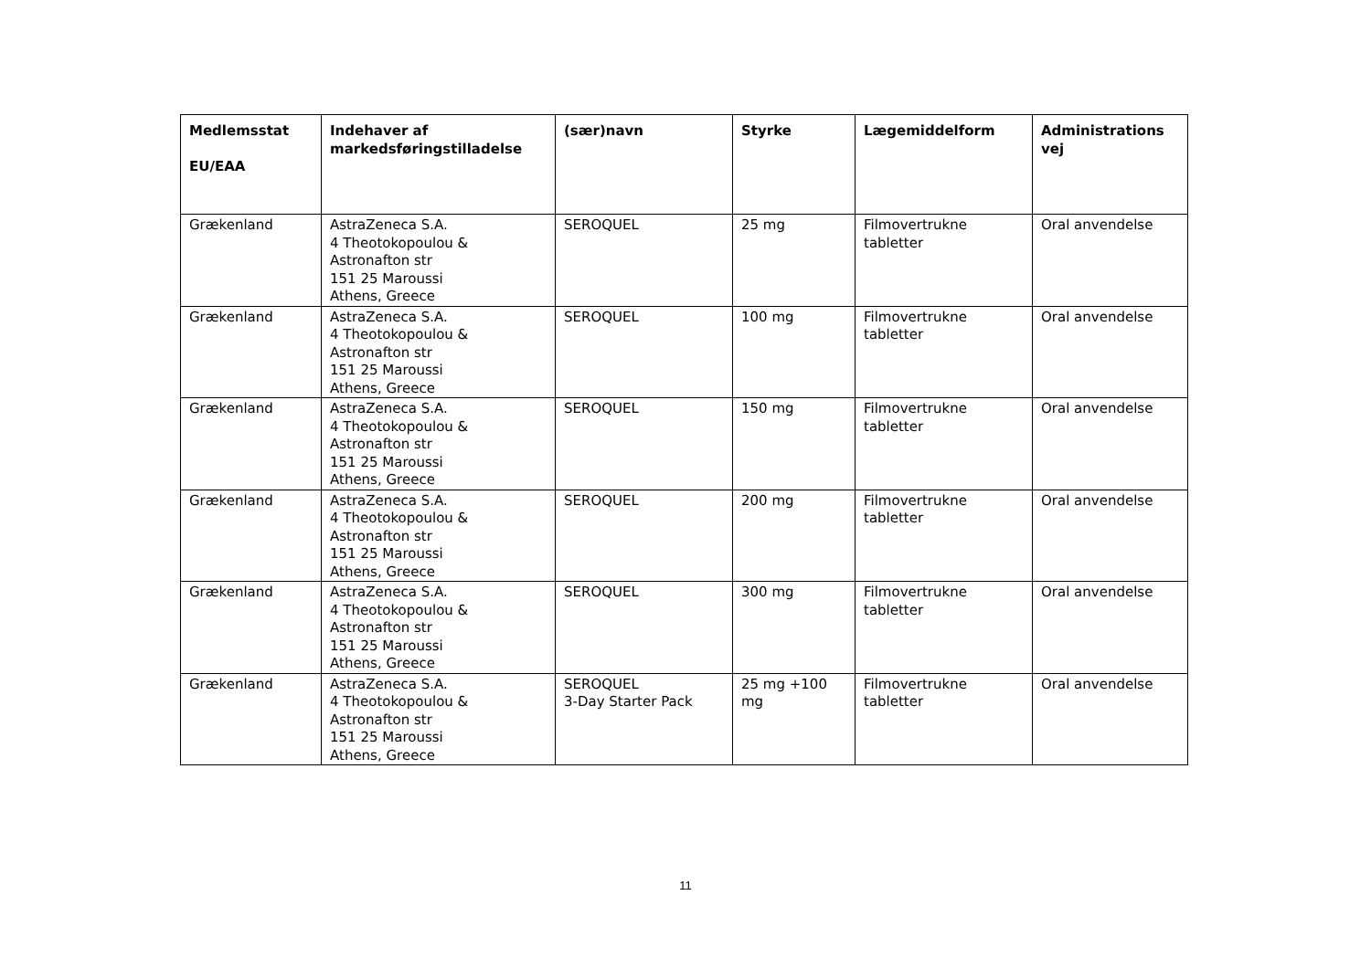| Medlemsstat EU/EAA | Indehaver af markedsføringstilladelse | (sær)navn | Styrke | Lægemiddelform | Administrations vej |
| --- | --- | --- | --- | --- | --- |
| Grækenland | AstraZeneca S.A. 4 Theotokopoulou & Astronafton str 151 25 Maroussi Athens, Greece | SEROQUEL | 25 mg | Filmovertrukne tabletter | Oral anvendelse |
| Grækenland | AstraZeneca S.A. 4 Theotokopoulou & Astronafton str 151 25 Maroussi Athens, Greece | SEROQUEL | 100 mg | Filmovertrukne tabletter | Oral anvendelse |
| Grækenland | AstraZeneca S.A. 4 Theotokopoulou & Astronafton str 151 25 Maroussi Athens, Greece | SEROQUEL | 150 mg | Filmovertrukne tabletter | Oral anvendelse |
| Grækenland | AstraZeneca S.A. 4 Theotokopoulou & Astronafton str 151 25 Maroussi Athens, Greece | SEROQUEL | 200 mg | Filmovertrukne tabletter | Oral anvendelse |
| Grækenland | AstraZeneca S.A. 4 Theotokopoulou & Astronafton str 151 25 Maroussi Athens, Greece | SEROQUEL | 300 mg | Filmovertrukne tabletter | Oral anvendelse |
| Grækenland | AstraZeneca S.A. 4 Theotokopoulou & Astronafton str 151 25 Maroussi Athens, Greece | SEROQUEL 3-Day Starter Pack | 25 mg +100 mg | Filmovertrukne tabletter | Oral anvendelse |
11